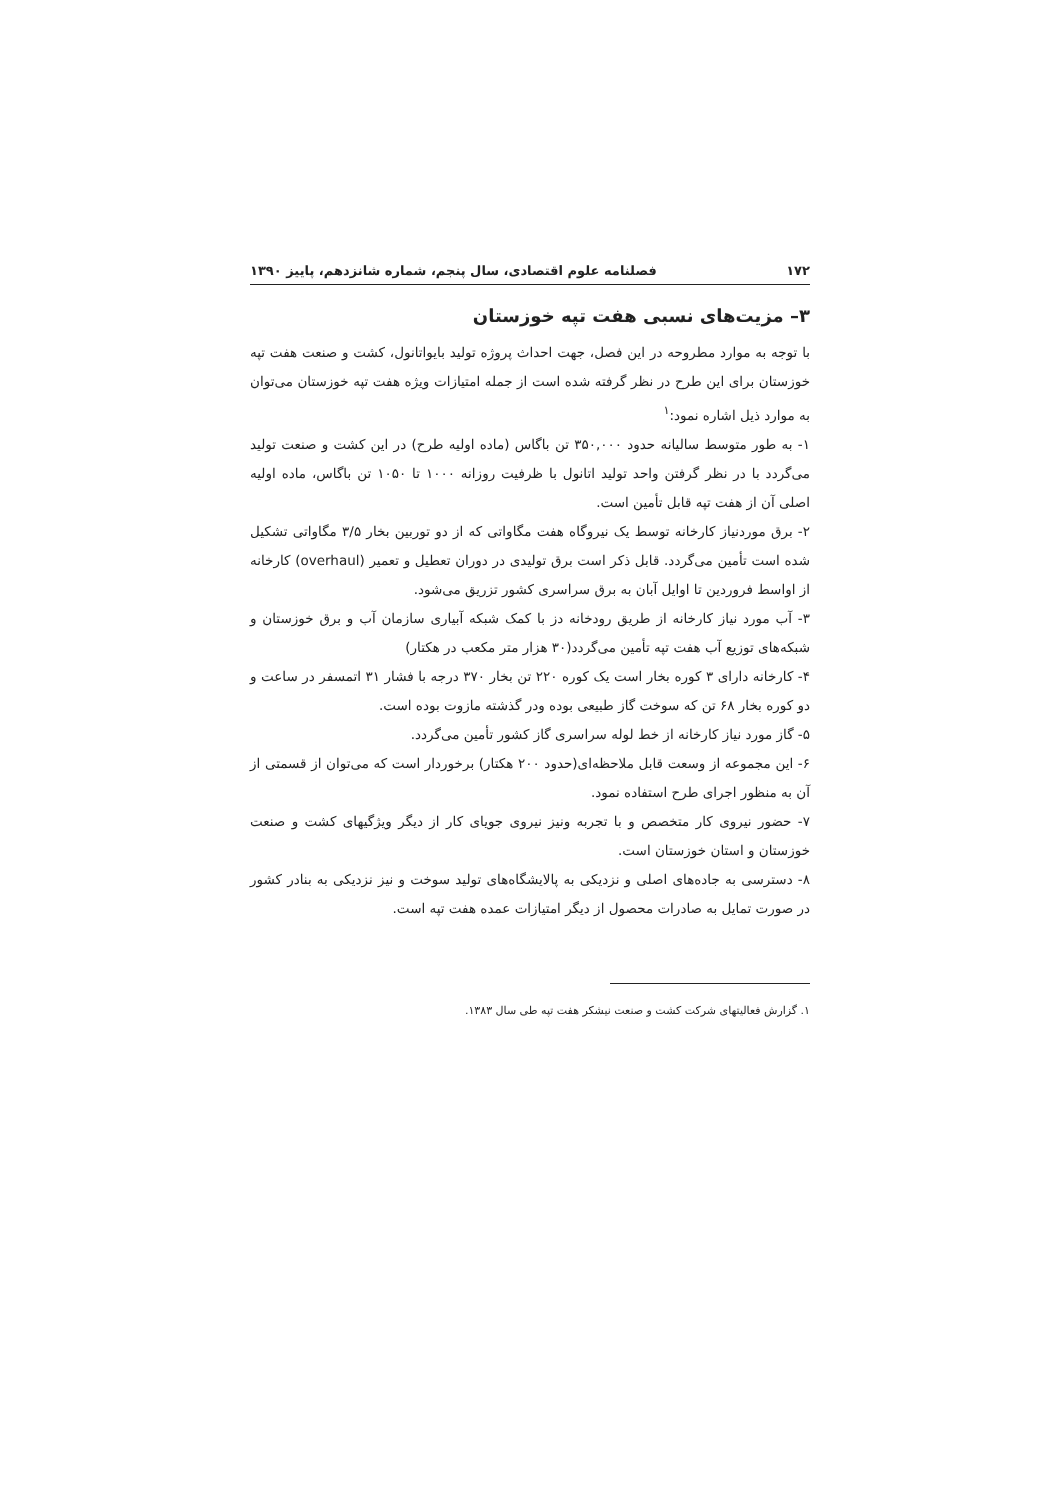۱۷۲ فصلنامه علوم اقتصادی، سال پنجم، شماره شانزدهم، پاییز ۱۳۹۰
۳– مزیت‌های نسبی هفت تپه خوزستان
با توجه به موارد مطروحه در این فصل، جهت احداث پروژه تولید بایواتانول، کشت و صنعت هفت تپه خوزستان برای این طرح در نظر گرفته شده است از جمله امتیازات ویژه هفت تپه خوزستان می‌توان به موارد ذیل اشاره نمود:<sup>۱</sup>
۱- به طور متوسط سالیانه حدود ۳۵۰,۰۰۰ تن باگاس (ماده اولیه طرح) در این کشت و صنعت تولید می‌گردد با در نظر گرفتن واحد تولید اتانول با ظرفیت روزانه ۱۰۰۰ تا ۱۰۵۰ تن باگاس، ماده اولیه اصلی آن از هفت تپه قابل تأمین است.
۲- برق موردنیاز کارخانه توسط یک نیروگاه هفت مگاواتی که از دو توربین بخار ۳/۵ مگاواتی تشکیل شده است تأمین می‌گردد. قابل ذکر است برق تولیدی در دوران تعطیل و تعمیر (overhaul) کارخانه از اواسط فروردین تا اوایل آبان به برق سراسری کشور تزریق می‌شود.
۳- آب مورد نیاز کارخانه از طریق رودخانه دز با کمک شبکه آبیاری سازمان آب و برق خوزستان و شبکه‌های توزیع آب هفت تپه تأمین می‌گردد(۳۰ هزار متر مکعب در هکتار)
۴- کارخانه دارای ۳ کوره بخار است یک کوره ۲۲۰ تن بخار ۳۷۰ درجه با فشار ۳۱ اتمسفر در ساعت و دو کوره بخار ۶۸ تن که سوخت گاز طبیعی بوده ودر گذشته مازوت بوده است.
۵- گاز مورد نیاز کارخانه از خط لوله سراسری گاز کشور تأمین می‌گردد.
۶- این مجموعه از وسعت قابل ملاحظه‌ای(حدود ۲۰۰ هکتار) برخوردار است که می‌توان از قسمتی از آن به منظور اجرای طرح استفاده نمود.
۷- حضور نیروی کار متخصص و با تجربه ونیز نیروی جویای کار از دیگر ویژگیهای کشت و صنعت خوزستان و استان خوزستان است.
۸- دسترسی به جاده‌های اصلی و نزدیکی به پالایشگاه‌های تولید سوخت و نیز نزدیکی به بنادر کشور در صورت تمایل به صادرات محصول از دیگر امتیازات عمده هفت تپه است.
۱. گزارش فعالیتهای شرکت کشت و صنعت نیشکر هفت تپه طی سال ۱۳۸۳.